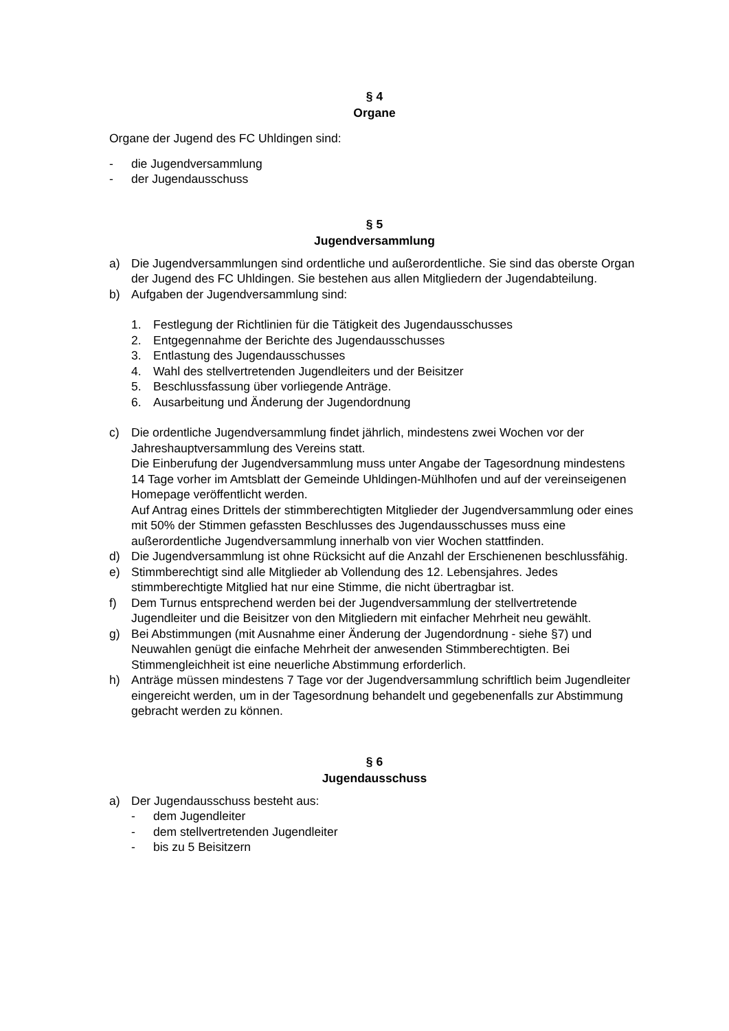§ 4
Organe
Organe der Jugend des FC Uhldingen sind:
- die Jugendversammlung
- der Jugendausschuss
§ 5
Jugendversammlung
a) Die Jugendversammlungen sind ordentliche und außerordentliche. Sie sind das oberste Organ der Jugend des FC Uhldingen. Sie bestehen aus allen Mitgliedern der Jugendabteilung.
b) Aufgaben der Jugendversammlung sind:
1. Festlegung der Richtlinien für die Tätigkeit des Jugendausschusses
2. Entgegennahme der Berichte des Jugendausschusses
3. Entlastung des Jugendausschusses
4. Wahl des stellvertretenden Jugendleiters und der Beisitzer
5. Beschlussfassung über vorliegende Anträge.
6. Ausarbeitung und Änderung der Jugendordnung
c) Die ordentliche Jugendversammlung findet jährlich, mindestens zwei Wochen vor der Jahreshauptversammlung des Vereins statt.
Die Einberufung der Jugendversammlung muss unter Angabe der Tagesordnung mindestens 14 Tage vorher im Amtsblatt der Gemeinde Uhldingen-Mühlhofen und auf der vereinseigenen Homepage veröffentlicht werden.
Auf Antrag eines Drittels der stimmberechtigten Mitglieder der Jugendversammlung oder eines mit 50% der Stimmen gefassten Beschlusses des Jugendausschusses muss eine außerordentliche Jugendversammlung innerhalb von vier Wochen stattfinden.
d) Die Jugendversammlung ist ohne Rücksicht auf die Anzahl der Erschienenen beschlussfähig.
e) Stimmberechtigt sind alle Mitglieder ab Vollendung des 12. Lebensjahres. Jedes stimmberechtigte Mitglied hat nur eine Stimme, die nicht übertragbar ist.
f) Dem Turnus entsprechend werden bei der Jugendversammlung der stellvertretende Jugendleiter und die Beisitzer von den Mitgliedern mit einfacher Mehrheit neu gewählt.
g) Bei Abstimmungen (mit Ausnahme einer Änderung der Jugendordnung - siehe §7) und Neuwahlen genügt die einfache Mehrheit der anwesenden Stimmberechtigten. Bei Stimmengleichheit ist eine neuerliche Abstimmung erforderlich.
h) Anträge müssen mindestens 7 Tage vor der Jugendversammlung schriftlich beim Jugendleiter eingereicht werden, um in der Tagesordnung behandelt und gegebenenfalls zur Abstimmung gebracht werden zu können.
§ 6
Jugendausschuss
a) Der Jugendausschuss besteht aus:
- dem Jugendleiter
- dem stellvertretenden Jugendleiter
- bis zu 5 Beisitzern